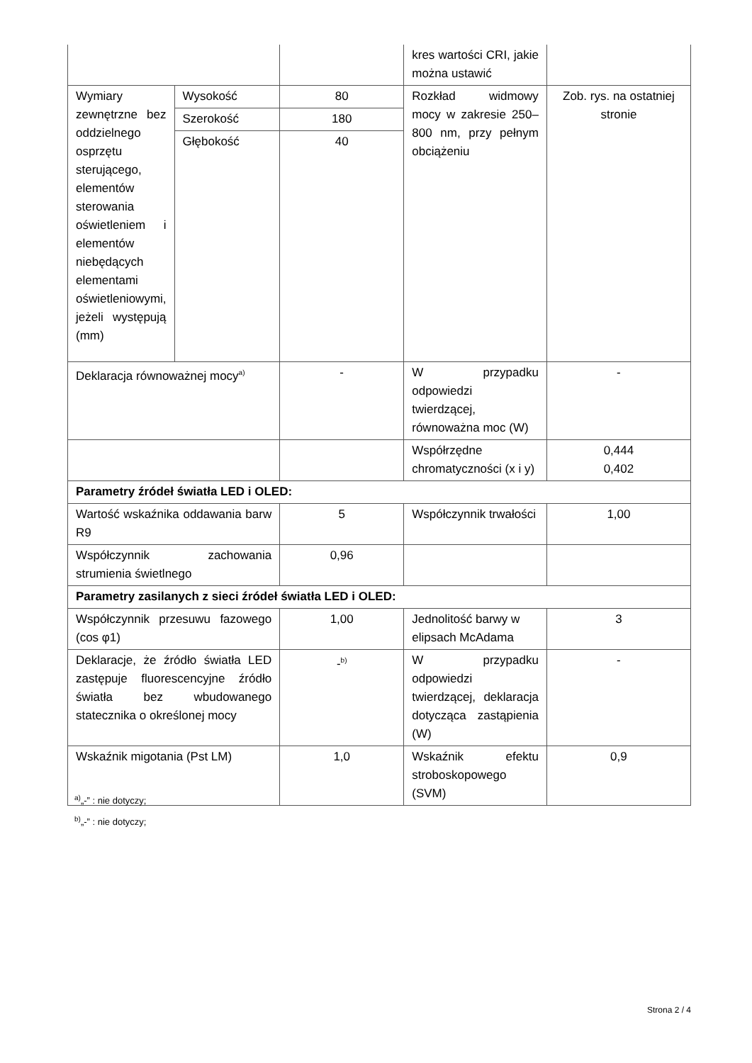| | | | kres wartości CRI, jakie można ustawić | |
| Wymiary zewnętrzne bez oddzielnego osprzętu sterującego, elementów sterowania oświetleniem i elementów niebędących elementami oświetleniowymi, jeżeli występują (mm) | Wysokość | 80 | Rozkład widmowy mocy w zakresie 250–800 nm, przy pełnym obciążeniu | Zob. rys. na ostatniej stronie |
| | Szerokość | 180 | | |
| | Głębokość | 40 | | |
| Deklaracja równoważnej mocy<sup>a)</sup> | | - | W przypadku odpowiedzi twierdzącej, równoważna moc (W) | - |
| | | | Współrzędne chromatyczności (x i y) | 0,444 0,402 |
| Parametry źródeł światła LED i OLED: | | | | |
| Wartość wskaźnika oddawania barw R9 | | 5 | Współczynnik trwałości | 1,00 |
| Współczynnik zachowania strumienia świetlnego | | 0,96 | | |
| Parametry zasilanych z sieci źródeł światła LED i OLED: | | | | |
| Współczynnik przesuwu fazowego (cos φ1) | | 1,00 | Jednolitość barwy w elipsach McAdama | 3 |
| Deklaracje, że źródło światła LED zastępuje fluorescencyjne źródło światła bez wbudowanego statecznika o określonej mocy | | -<sup>b)</sup> | W przypadku odpowiedzi twierdzącej, deklaracja dotycząca zastąpienia (W) | - |
| Wskaźnik migotania (Pst LM) | | 1,0 | Wskaźnik efektu stroboskopowego (SVM) | 0,9 |
<sup>a)</sup>„-” : nie dotyczy;
<sup>b)</sup>„-” : nie dotyczy;
Strona 2 / 4